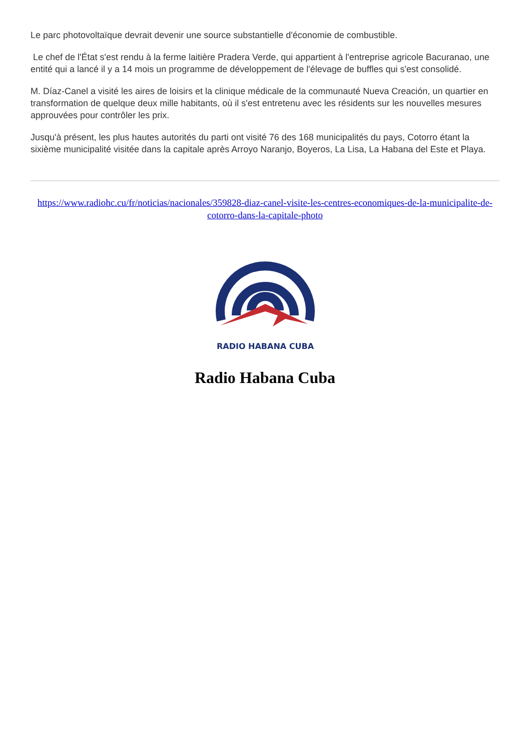Le parc photovoltaïque devrait devenir une source substantielle d'économie de combustible.
Le chef de l'État s'est rendu à la ferme laitière Pradera Verde, qui appartient à l'entreprise agricole Bacuranao, une entité qui a lancé il y a 14 mois un programme de développement de l'élevage de buffles qui s'est consolidé.
M. Díaz-Canel a visité les aires de loisirs et la clinique médicale de la communauté Nueva Creación, un quartier en transformation de quelque deux mille habitants, où il s'est entretenu avec les résidents sur les nouvelles mesures approuvées pour contrôler les prix.
Jusqu'à présent, les plus hautes autorités du parti ont visité 76 des 168 municipalités du pays, Cotorro étant la sixième municipalité visitée dans la capitale après Arroyo Naranjo, Boyeros, La Lisa, La Habana del Este et Playa.
https://www.radiohc.cu/fr/noticias/nacionales/359828-diaz-canel-visite-les-centres-economiques-de-la-municipalite-de-cotorro-dans-la-capitale-photo
RADIO HABANA CUBA
Radio Habana Cuba